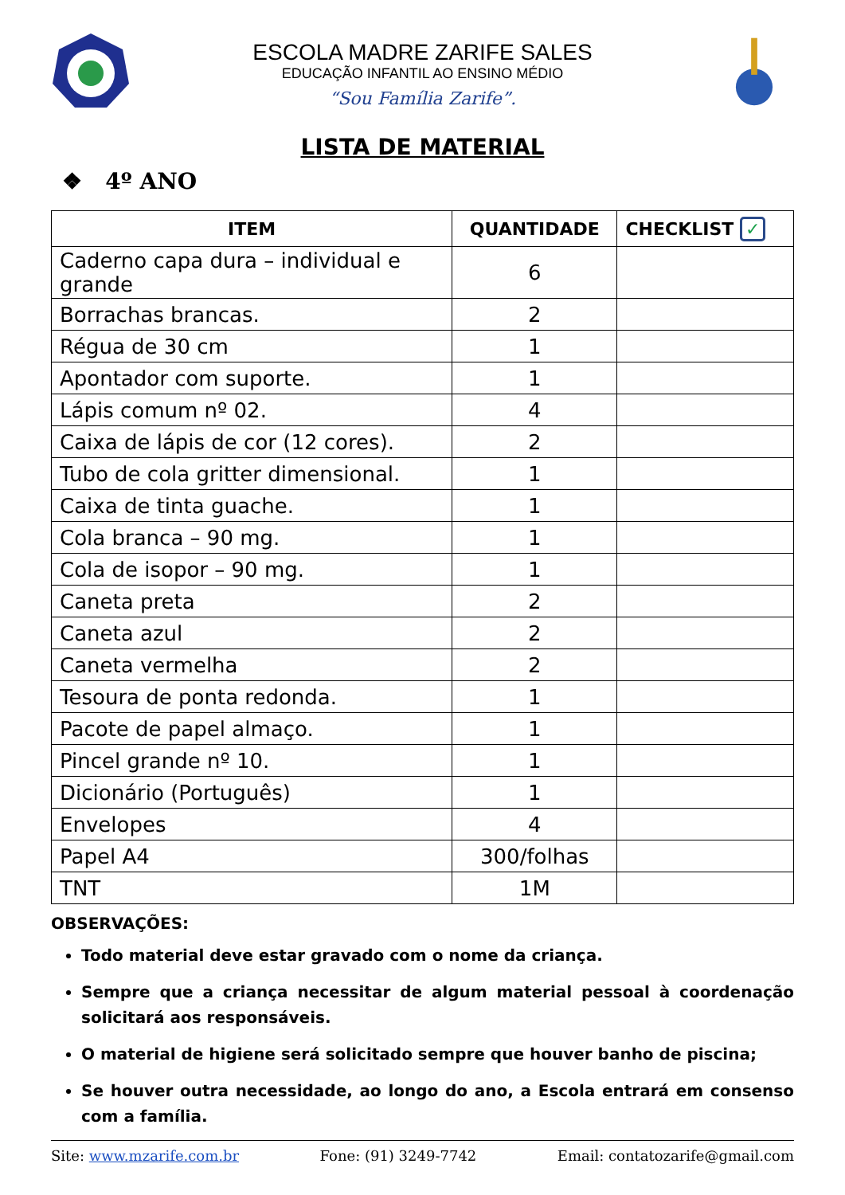ESCOLA MADRE ZARIFE SALES
EDUCAÇÃO INFANTIL AO ENSINO MÉDIO
“Sou Família Zarife”.
LISTA DE MATERIAL
❖ 4º ANO
| ITEM | QUANTIDADE | CHECKLIST ✓ |
| --- | --- | --- |
| Caderno capa dura – individual e grande | 6 | |
| Borrachas brancas. | 2 | |
| Régua de 30 cm | 1 | |
| Apontador com suporte. | 1 | |
| Lápis comum nº 02. | 4 | |
| Caixa de lápis de cor (12 cores). | 2 | |
| Tubo de cola gritter dimensional. | 1 | |
| Caixa de tinta guache. | 1 | |
| Cola branca – 90 mg. | 1 | |
| Cola de isopor – 90 mg. | 1 | |
| Caneta preta | 2 | |
| Caneta azul | 2 | |
| Caneta vermelha | 2 | |
| Tesoura de ponta redonda. | 1 | |
| Pacote de papel almaço. | 1 | |
| Pincel grande nº 10. | 1 | |
| Dicionário (Português) | 1 | |
| Envelopes | 4 | |
| Papel A4 | 300/folhas | |
| TNT | 1M | |
OBSERVAÇÕES:
Todo material deve estar gravado com o nome da criança.
Sempre que a criança necessitar de algum material pessoal à coordenação solicitará aos responsáveis.
O material de higiene será solicitado sempre que houver banho de piscina;
Se houver outra necessidade, ao longo do ano, a Escola entrará em consenso com a família.
Site: www.mzarife.com.br Fone: (91) 3249-7742 Email: contatozarife@gmail.com